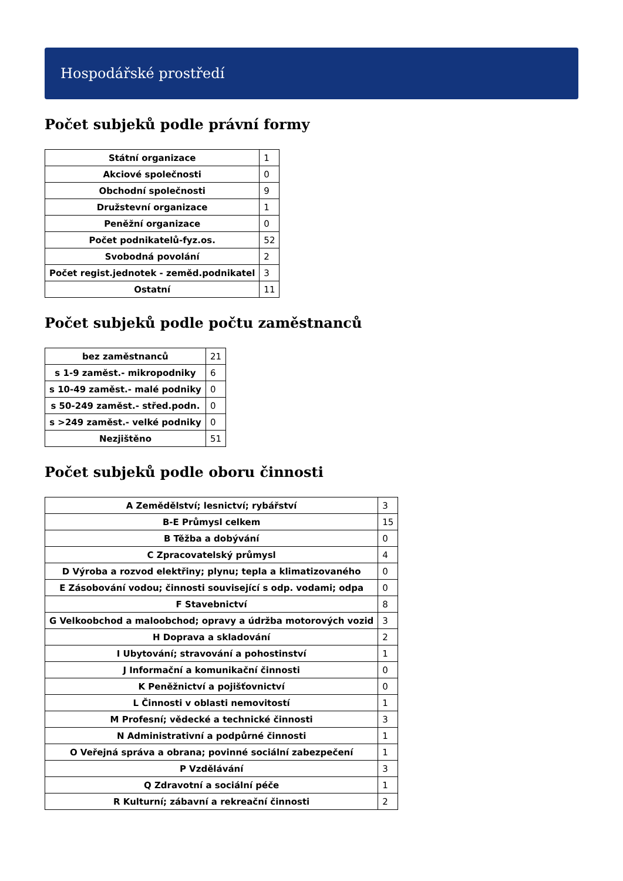Hospodářské prostředí
Počet subjeků podle právní formy
| Státní organizace | 1 |
| Akciové společnosti | 0 |
| Obchodní společnosti | 9 |
| Družstevní organizace | 1 |
| Peněžní organizace | 0 |
| Počet podnikatelů-fyz.os. | 52 |
| Svobodná povolání | 2 |
| Počet regist.jednotek - zeměd.podnikatel | 3 |
| Ostatní | 11 |
Počet subjeků podle počtu zaměstnanců
| bez zaměstnanců | 21 |
| s 1-9 zaměst.- mikropodniky | 6 |
| s 10-49 zaměst.- malé podniky | 0 |
| s 50-249 zaměst.- střed.podn. | 0 |
| s >249 zaměst.- velké podniky | 0 |
| Nezjištěno | 51 |
Počet subjeků podle oboru činnosti
| A Zemědělství; lesnictví; rybářství | 3 |
| B-E Průmysl celkem | 15 |
| B Těžba a dobývání | 0 |
| C Zpracovatelský průmysl | 4 |
| D Výroba a rozvod elektřiny; plynu; tepla a klimatizovaného | 0 |
| E Zásobování vodou; činnosti související s odp. vodami; odpa | 0 |
| F Stavebnictví | 8 |
| G Velkoobchod a maloobchod; opravy a údržba motorových vozid | 3 |
| H Doprava a skladování | 2 |
| I Ubytování; stravování a pohostinství | 1 |
| J Informační a komunikační činnosti | 0 |
| K Peněžnictví a pojišťovnictví | 0 |
| L Činnosti v oblasti nemovitostí | 1 |
| M Profesní; vědecké a technické činnosti | 3 |
| N Administrativní a podpůrné činnosti | 1 |
| O Veřejná správa a obrana; povinné sociální zabezpečení | 1 |
| P Vzdělávání | 3 |
| Q Zdravotní a sociální péče | 1 |
| R Kulturní; zábavní a rekreační činnosti | 2 |